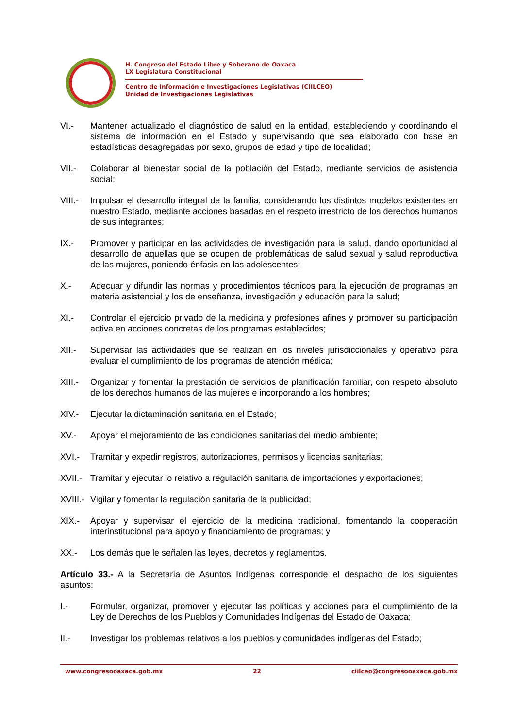H. Congreso del Estado Libre y Soberano de Oaxaca
LX Legislatura Constitucional
Centro de Información e Investigaciones Legislativas (CIILCEO)
Unidad de Investigaciones Legislativas
VI.- Mantener actualizado el diagnóstico de salud en la entidad, estableciendo y coordinando el sistema de información en el Estado y supervisando que sea elaborado con base en estadísticas desagregadas por sexo, grupos de edad y tipo de localidad;
VII.- Colaborar al bienestar social de la población del Estado, mediante servicios de asistencia social;
VIII.- Impulsar el desarrollo integral de la familia, considerando los distintos modelos existentes en nuestro Estado, mediante acciones basadas en el respeto irrestricto de los derechos humanos de sus integrantes;
IX.- Promover y participar en las actividades de investigación para la salud, dando oportunidad al desarrollo de aquellas que se ocupen de problemáticas de salud sexual y salud reproductiva de las mujeres, poniendo énfasis en las adolescentes;
X.- Adecuar y difundir las normas y procedimientos técnicos para la ejecución de programas en materia asistencial y los de enseñanza, investigación y educación para la salud;
XI.- Controlar el ejercicio privado de la medicina y profesiones afines y promover su participación activa en acciones concretas de los programas establecidos;
XII.- Supervisar las actividades que se realizan en los niveles jurisdiccionales y operativo para evaluar el cumplimiento de los programas de atención médica;
XIII.- Organizar y fomentar la prestación de servicios de planificación familiar, con respeto absoluto de los derechos humanos de las mujeres e incorporando a los hombres;
XIV.- Ejecutar la dictaminación sanitaria en el Estado;
XV.- Apoyar el mejoramiento de las condiciones sanitarias del medio ambiente;
XVI.- Tramitar y expedir registros, autorizaciones, permisos y licencias sanitarias;
XVII.- Tramitar y ejecutar lo relativo a regulación sanitaria de importaciones y exportaciones;
XVIII.- Vigilar y fomentar la regulación sanitaria de la publicidad;
XIX.- Apoyar y supervisar el ejercicio de la medicina tradicional, fomentando la cooperación interinstitucional para apoyo y financiamiento de programas; y
XX.- Los demás que le señalen las leyes, decretos y reglamentos.
Artículo 33.- A la Secretaría de Asuntos Indígenas corresponde el despacho de los siguientes asuntos:
I.- Formular, organizar, promover y ejecutar las políticas y acciones para el cumplimiento de la Ley de Derechos de los Pueblos y Comunidades Indígenas del Estado de Oaxaca;
II.- Investigar los problemas relativos a los pueblos y comunidades indígenas del Estado;
www.congresooaxaca.gob.mx 22 ciilceo@congresooaxaca.gob.mx